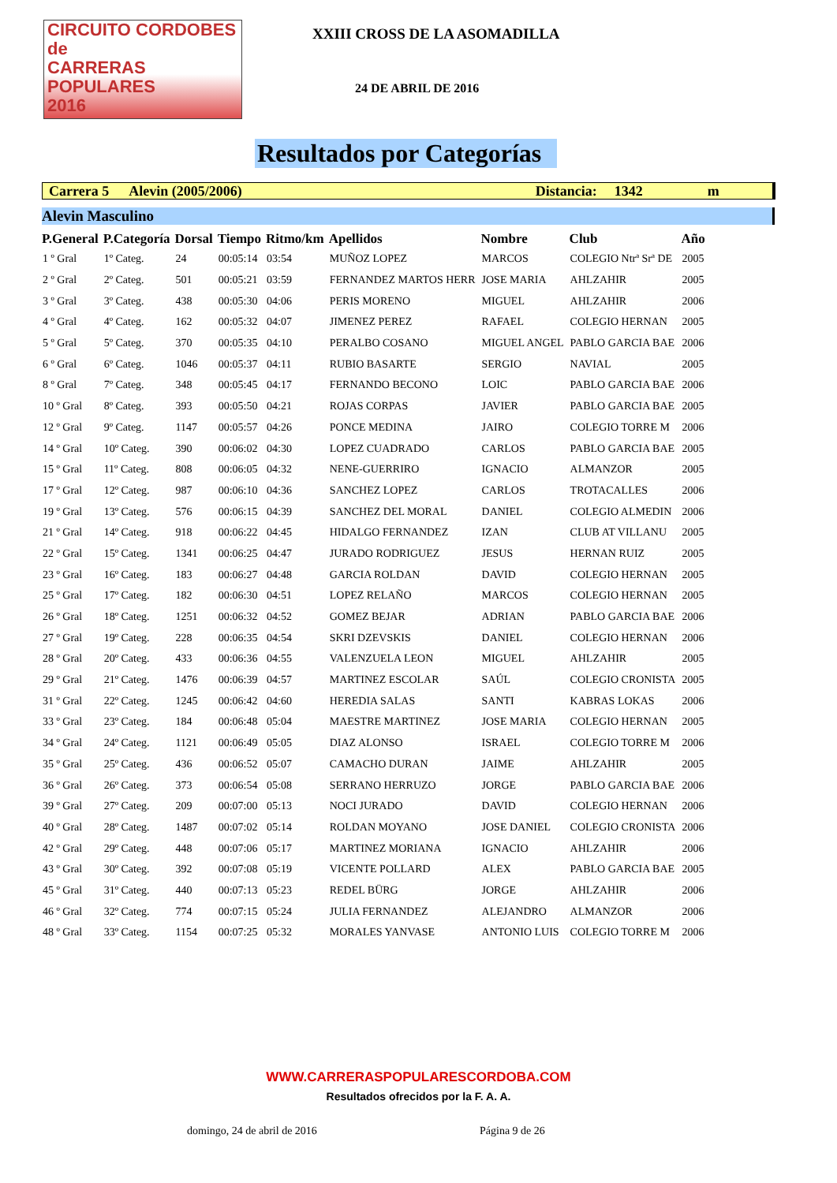CIRCUITO CORDOBES de
CARRERAS POPULARES
2016
XXIII CROSS DE LA ASOMADILLA
24 DE ABRIL DE 2016
Resultados por Categorías
Carrera 5 Alevin (2005/2006) Distancia: 1342 m
Alevin Masculino
| P.General | P.Categoría | Dorsal | Tiempo | Ritmo/km | Apellidos | Nombre | Club | Año |
| --- | --- | --- | --- | --- | --- | --- | --- | --- |
| 1 º Gral | 1º Categ. | 24 | 00:05:14 | 03:54 | MUÑOZ LOPEZ | MARCOS | COLEGIO Ntrª Srª DE | 2005 |
| 2 º Gral | 2º Categ. | 501 | 00:05:21 | 03:59 | FERNANDEZ MARTOS HERR | JOSE MARIA | AHLZAHIR | 2005 |
| 3 º Gral | 3º Categ. | 438 | 00:05:30 | 04:06 | PERIS MORENO | MIGUEL | AHLZAHIR | 2006 |
| 4 º Gral | 4º Categ. | 162 | 00:05:32 | 04:07 | JIMENEZ PEREZ | RAFAEL | COLEGIO HERNAN | 2005 |
| 5 º Gral | 5º Categ. | 370 | 00:05:35 | 04:10 | PERALBO COSANO | MIGUEL ANGEL | PABLO GARCIA BAE | 2006 |
| 6 º Gral | 6º Categ. | 1046 | 00:05:37 | 04:11 | RUBIO BASARTE | SERGIO | NAVIAL | 2005 |
| 8 º Gral | 7º Categ. | 348 | 00:05:45 | 04:17 | FERNANDO BECONO | LOIC | PABLO GARCIA BAE | 2006 |
| 10 º Gral | 8º Categ. | 393 | 00:05:50 | 04:21 | ROJAS CORPAS | JAVIER | PABLO GARCIA BAE | 2005 |
| 12 º Gral | 9º Categ. | 1147 | 00:05:57 | 04:26 | PONCE MEDINA | JAIRO | COLEGIO TORRE M | 2006 |
| 14 º Gral | 10º Categ. | 390 | 00:06:02 | 04:30 | LOPEZ CUADRADO | CARLOS | PABLO GARCIA BAE | 2005 |
| 15 º Gral | 11º Categ. | 808 | 00:06:05 | 04:32 | NENE-GUERRIRO | IGNACIO | ALMANZOR | 2005 |
| 17 º Gral | 12º Categ. | 987 | 00:06:10 | 04:36 | SANCHEZ LOPEZ | CARLOS | TROTACALLES | 2006 |
| 19 º Gral | 13º Categ. | 576 | 00:06:15 | 04:39 | SANCHEZ DEL MORAL | DANIEL | COLEGIO ALMEDIN | 2006 |
| 21 º Gral | 14º Categ. | 918 | 00:06:22 | 04:45 | HIDALGO FERNANDEZ | IZAN | CLUB AT VILLANU | 2005 |
| 22 º Gral | 15º Categ. | 1341 | 00:06:25 | 04:47 | JURADO RODRIGUEZ | JESUS | HERNAN RUIZ | 2005 |
| 23 º Gral | 16º Categ. | 183 | 00:06:27 | 04:48 | GARCIA ROLDAN | DAVID | COLEGIO HERNAN | 2005 |
| 25 º Gral | 17º Categ. | 182 | 00:06:30 | 04:51 | LOPEZ RELAÑO | MARCOS | COLEGIO HERNAN | 2005 |
| 26 º Gral | 18º Categ. | 1251 | 00:06:32 | 04:52 | GOMEZ BEJAR | ADRIAN | PABLO GARCIA BAE | 2006 |
| 27 º Gral | 19º Categ. | 228 | 00:06:35 | 04:54 | SKRI DZEVSKIS | DANIEL | COLEGIO HERNAN | 2006 |
| 28 º Gral | 20º Categ. | 433 | 00:06:36 | 04:55 | VALENZUELA LEON | MIGUEL | AHLZAHIR | 2005 |
| 29 º Gral | 21º Categ. | 1476 | 00:06:39 | 04:57 | MARTINEZ ESCOLAR | SAÚL | COLEGIO CRONISTA | 2005 |
| 31 º Gral | 22º Categ. | 1245 | 00:06:42 | 04:60 | HEREDIA SALAS | SANTI | KABRAS LOKAS | 2006 |
| 33 º Gral | 23º Categ. | 184 | 00:06:48 | 05:04 | MAESTRE MARTINEZ | JOSE MARIA | COLEGIO HERNAN | 2005 |
| 34 º Gral | 24º Categ. | 1121 | 00:06:49 | 05:05 | DIAZ ALONSO | ISRAEL | COLEGIO TORRE M | 2006 |
| 35 º Gral | 25º Categ. | 436 | 00:06:52 | 05:07 | CAMACHO DURAN | JAIME | AHLZAHIR | 2005 |
| 36 º Gral | 26º Categ. | 373 | 00:06:54 | 05:08 | SERRANO HERRUZO | JORGE | PABLO GARCIA BAE | 2006 |
| 39 º Gral | 27º Categ. | 209 | 00:07:00 | 05:13 | NOCI JURADO | DAVID | COLEGIO HERNAN | 2006 |
| 40 º Gral | 28º Categ. | 1487 | 00:07:02 | 05:14 | ROLDAN MOYANO | JOSE DANIEL | COLEGIO CRONISTA | 2006 |
| 42 º Gral | 29º Categ. | 448 | 00:07:06 | 05:17 | MARTINEZ MORIANA | IGNACIO | AHLZAHIR | 2006 |
| 43 º Gral | 30º Categ. | 392 | 00:07:08 | 05:19 | VICENTE POLLARD | ALEX | PABLO GARCIA BAE | 2005 |
| 45 º Gral | 31º Categ. | 440 | 00:07:13 | 05:23 | REDEL BÜRG | JORGE | AHLZAHIR | 2006 |
| 46 º Gral | 32º Categ. | 774 | 00:07:15 | 05:24 | JULIA FERNANDEZ | ALEJANDRO | ALMANZOR | 2006 |
| 48 º Gral | 33º Categ. | 1154 | 00:07:25 | 05:32 | MORALES YANVASE | ANTONIO LUIS | COLEGIO TORRE M | 2006 |
WWW.CARRERASPOPULARESCORDOBA.COM
Resultados ofrecidos por la F. A. A.
domingo, 24 de abril de 2016 Página 9 de 26